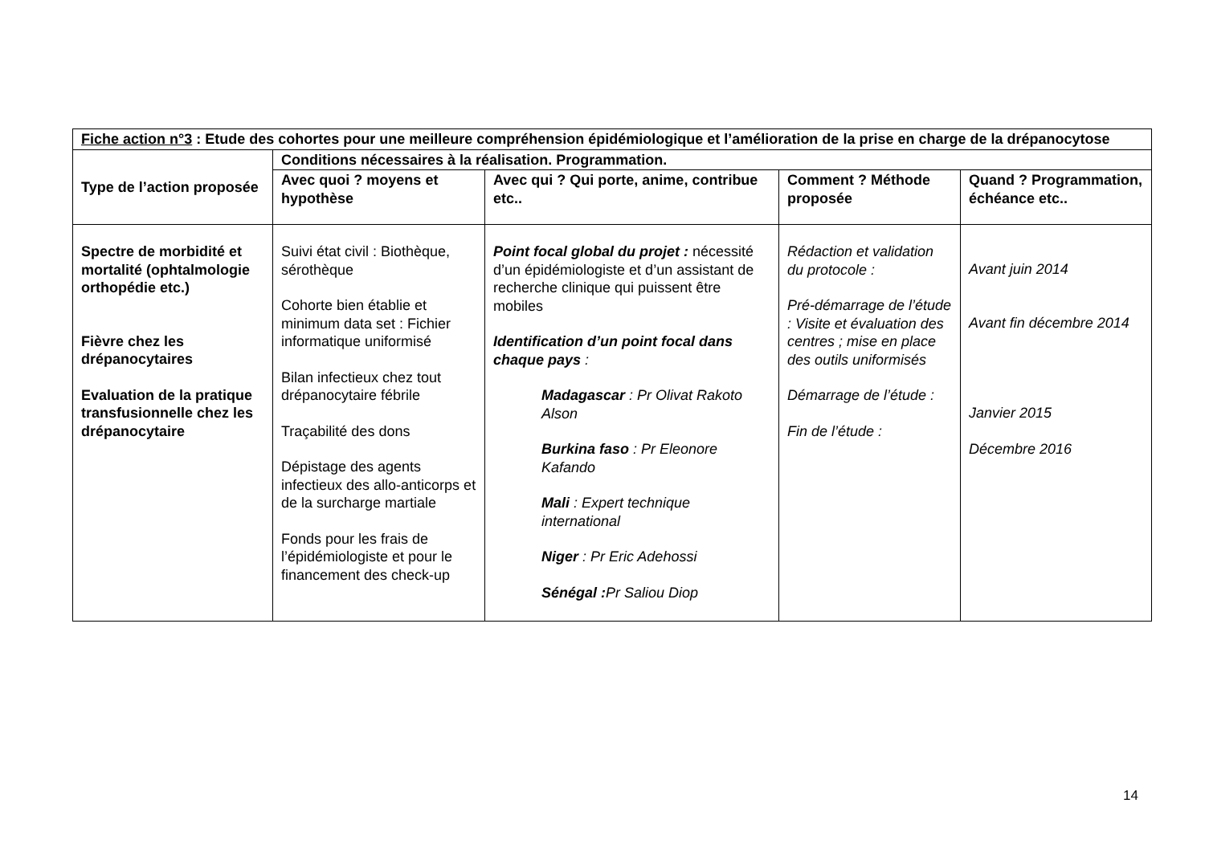| Fiche action n°3 : Etude des cohortes pour une meilleure compréhension épidémiologique et l’amélioration de la prise en charge de la drépanocytose | | | | |
| --- | --- | --- | --- | --- |
| Type de l’action proposée | Conditions nécessaires à la réalisation. Programmation. | | | |
| | Avec quoi ? moyens et hypothèse | Avec qui ? Qui porte, anime, contribue etc.. | Comment ? Méthode proposée | Quand ? Programmation, échéance etc.. |
| Spectre de morbidité et mortalité (ophtalmologie orthopédie etc.) Fièvre chez les drépanocytaires Evaluation de la pratique transfusionnelle chez les drépanocytaire | Suivi état civil : Biothèque, sérothèque Cohorte bien établie et minimum data set : Fichier informatique uniformisé Bilan infectieux chez tout drépanocytaire fébrile Traçabilité des dons Dépistage des agents infectieux des allo-anticorps et de la surcharge martiale Fonds pour les frais de l’épidémiologiste et pour le financement des check-up | Point focal global du projet : nécessité d’un épidémiologiste et d’un assistant de recherche clinique qui puissent être mobiles Identification d’un point focal dans chaque pays : Madagascar : Pr Olivat Rakoto Alson Burkina faso : Pr Eleonore Kafando Mali : Expert technique international Niger : Pr Eric Adehossi Sénégal : Pr Saliou Diop | Rédaction et validation du protocole : Pré-démarrage de l’étude : Visite et évaluation des centres ; mise en place des outils uniformisés Démarrage de l’étude : Fin de l’étude : | Avant juin 2014 Avant fin décembre 2014 Janvier 2015 Décembre 2016 |
14